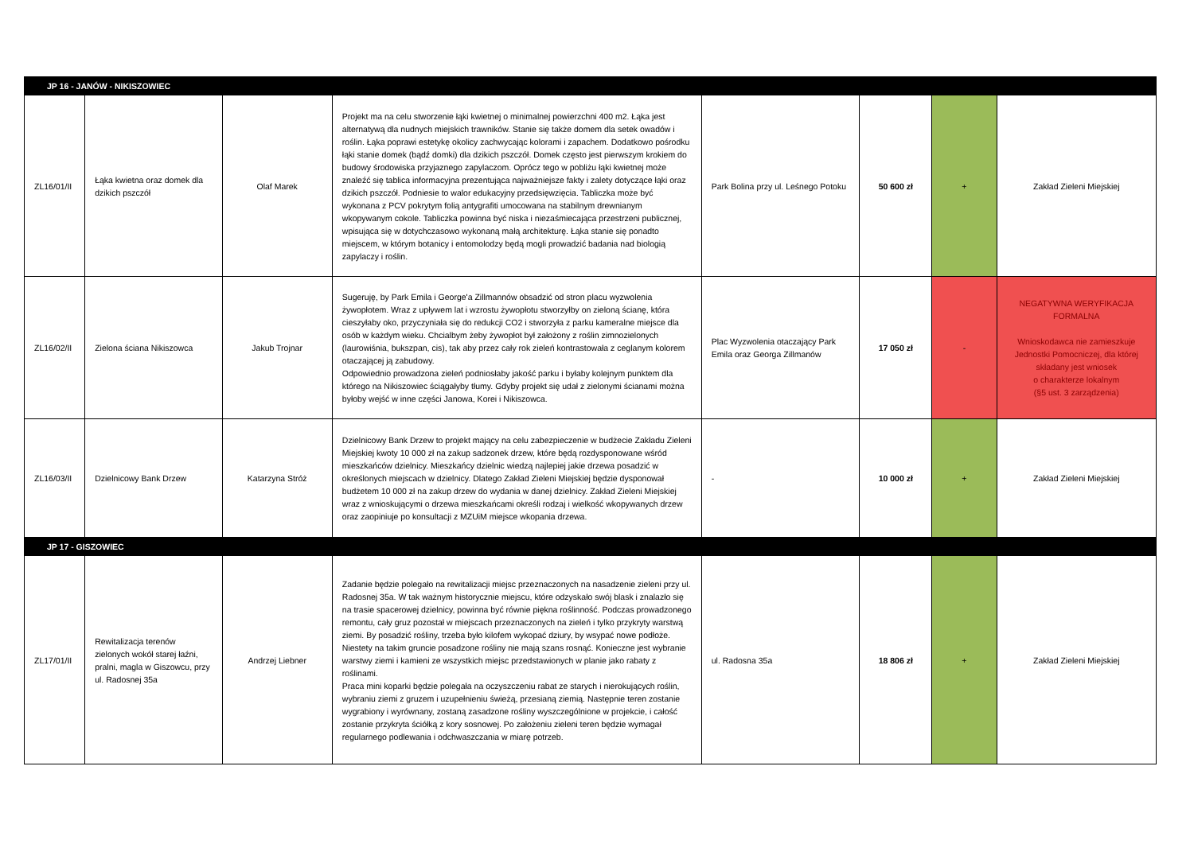| JP 16 - JANÓW - NIKISZOWIEC | | | | | | | |
| ZL16/01/II | Łąka kwietna oraz domek dla dzikich pszczół | Olaf Marek | Projekt ma na celu stworzenie łąki kwietnej o minimalnej powierzchni 400 m2. Łąka jest alternatywą dla nudnych miejskich trawników. Stanie się także domem dla setek owadów i roślin. Łąka poprawi estetykę okolicy zachwycając kolorami i zapachem. Dodatkowo pośrodku łąki stanie domek (bądź domki) dla dzikich pszczół. Domek często jest pierwszym krokiem do budowy środowiska przyjaznego zapylaczom. Oprócz tego w pobliżu łąki kwietnej może znaleźć się tablica informacyjna prezentująca najważniejsze fakty i zalety dotyczące łąki oraz dzikich pszczół. Podniesie to walor edukacyjny przedsięwzięcia. Tabliczka może być wykonana z PCV pokrytym folią antygrafiti umocowana na stabilnym drewnianym wkopywanym cokole. Tabliczka powinna być niska i niezaśmiecająca przestrzeni publicznej, wpisująca się w dotychczasowo wykonaną małą architekturę. Łąka stanie się ponadto miejscem, w którym botanicy i entomolodzy będą mogli prowadzić badania nad biologią zapylaczy i roślin. | Park Bolina przy ul. Leśnego Potoku | 50 600 zł | + | Zakład Zieleni Miejskiej |
| ZL16/02/II | Zielona ściana Nikiszowca | Jakub Trojnar | Sugeruję, by Park Emila i George'a Zillmannów obsadzić od stron placu wyzwolenia żywopłotem. Wraz z upływem lat i wzrostu żywopłotu stworzyłby on zieloną ścianę, która cieszyłaby oko, przyczyniała się do redukcji CO2 i stworzyła z parku kameralne miejsce dla osób w każdym wieku. Chcialbym żeby żywopłot był założony z roślin zimnozielonych (laurowiśnia, bukszpan, cis), tak aby przez cały rok zieleń kontrastowała z ceglanym kolorem otaczającej ją zabudowy. Odpowiednio prowadzona zieleń podniosłaby jakość parku i byłaby kolejnym punktem dla którego na Nikiszowiec ściągałyby tłumy. Gdyby projekt się udał z zielonymi ścianami można byłoby wejść w inne części Janowa, Korei i Nikiszowca. | Plac Wyzwolenia otaczający Park Emila oraz Georga Zillmanów | 17 050 zł | - | NEGATYWNA WERYFIKACJA FORMALNA Wnioskodawca nie zamieszkuje Jednostki Pomocniczej, dla której składany jest wniosek o charakterze lokalnym (§5 ust. 3 zarządzenia) |
| ZL16/03/II | Dzielnicowy Bank Drzew | Katarzyna Stróż | Dzielnicowy Bank Drzew to projekt mający na celu zabezpieczenie w budżecie Zakładu Zieleni Miejskiej kwoty 10 000 zł na zakup sadzonek drzew, które będą rozdysponowane wśród mieszkańców dzielnicy. Mieszkańcy dzielnic wiedzą najlepiej jakie drzewa posadzić w określonych miejscach w dzielnicy. Dlatego Zakład Zieleni Miejskiej będzie dysponował budżetem 10 000 zł na zakup drzew do wydania w danej dzielnicy. Zakład Zieleni Miejskiej wraz z wnioskującymi o drzewa mieszkańcami określi rodzaj i wielkość wkopywanych drzew oraz zaopiniuje po konsultacji z MZUiM miejsce wkopania drzewa. | - | 10 000 zł | + | Zakład Zieleni Miejskiej |
| JP 17 - GISZOWIEC | | | | | | | |
| ZL17/01/II | Rewitalizacja terenów zielonych wokół starej łaźni, pralni, magla w Giszowcu, przy ul. Radosnej 35a | Andrzej Liebner | Zadanie będzie polegało na rewitalizacji miejsc przeznaczonych na nasadzenie zieleni przy ul. Radosnej 35a. W tak ważnym historycznie miejscu, które odzyskało swój blask i znalazło się na trasie spacerowej dzielnicy, powinna być równie piękna roślinność. Podczas prowadzonego remontu, cały gruz pozostał w miejscach przeznaczonych na zieleń i tylko przykryty warstwą ziemi. By posadzić rośliny, trzeba było kilofem wykopać dziury, by wsypać nowe podłoże. Niestety na takim gruncie posadzone rośliny nie mają szans rosnąć. Konieczne jest wybranie warstwy ziemi i kamieni ze wszystkich miejsc przedstawionych w planie jako rabaty z roślinami. Praca mini koparki będzie polegała na oczyszczeniu rabat ze starych i nierokujących roślin, wybraniu ziemi z gruzem i uzupełnieniu świeżą, przesianą ziemią. Następnie teren zostanie wygrabiony i wyrównany, zostaną zasadzone rośliny wyszczególnione w projekcie, i całość zostanie przykryta ściółką z kory sosnowej. Po założeniu zieleni teren będzie wymagał regularnego podlewania i odchwaszczania w miarę potrzeb. | ul. Radosna 35a | 18 806 zł | + | Zakład Zieleni Miejskiej |